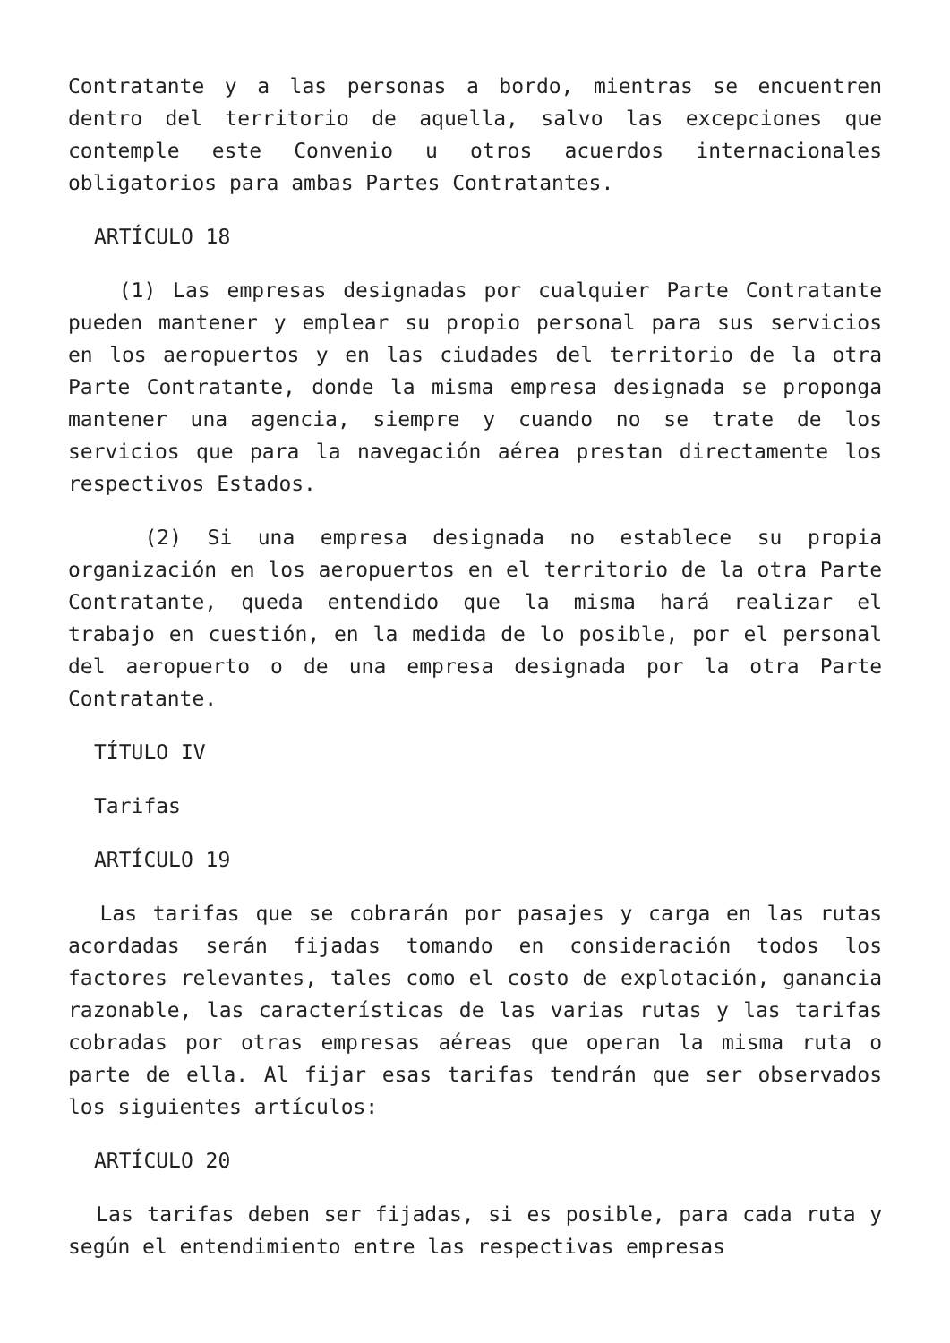Contratante y a las personas a bordo, mientras se encuentren dentro del territorio de aquella, salvo las excepciones que contemple este Convenio u otros acuerdos internacionales obligatorios para ambas Partes Contratantes.
ARTÍCULO 18
(1) Las empresas designadas por cualquier Parte Contratante pueden mantener y emplear su propio personal para sus servicios en los aeropuertos y en las ciudades del territorio de la otra Parte Contratante, donde la misma empresa designada se proponga mantener una agencia, siempre y cuando no se trate de los servicios que para la navegación aérea prestan directamente los respectivos Estados.
(2) Si una empresa designada no establece su propia organización en los aeropuertos en el territorio de la otra Parte Contratante, queda entendido que la misma hará realizar el trabajo en cuestión, en la medida de lo posible, por el personal del aeropuerto o de una empresa designada por la otra Parte Contratante.
TÍTULO IV
Tarifas
ARTÍCULO 19
Las tarifas que se cobrarán por pasajes y carga en las rutas acordadas serán fijadas tomando en consideración todos los factores relevantes, tales como el costo de explotación, ganancia razonable, las características de las varias rutas y las tarifas cobradas por otras empresas aéreas que operan la misma ruta o parte de ella. Al fijar esas tarifas tendrán que ser observados los siguientes artículos:
ARTÍCULO 20
Las tarifas deben ser fijadas, si es posible, para cada ruta y según el entendimiento entre las respectivas empresas